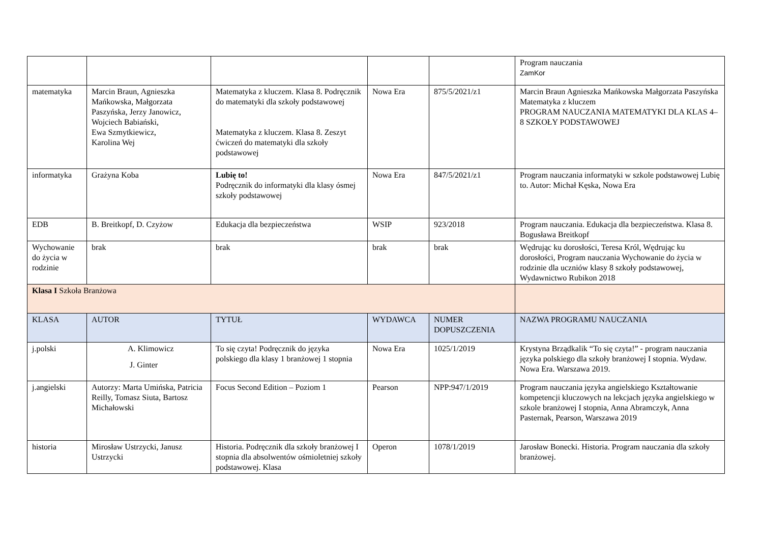| | | | | | Program nauczania ZamKor |
| matematyka | Marcin Braun, Agnieszka Mańkowska, Małgorzata Paszyńska, Jerzy Janowicz, Wojciech Babiański, Ewa Szmytkiewicz, Karolina Wej | Matematyka z kluczem. Klasa 8. Podręcznik do matematyki dla szkoły podstawowej Matematyka z kluczem. Klasa 8. Zeszyt ćwiczeń do matematyki dla szkoły podstawowej | Nowa Era | 875/5/2021/z1 | Marcin Braun Agnieszka Mańkowska Małgorzata Paszyńska Matematyka z kluczem PROGRAM NAUCZANIA MATEMATYKI DLA KLAS 4–8 SZKOŁY PODSTAWOWEJ |
| informatyka | Grażyna Koba | Lubię to! Podręcznik do informatyki dla klasy ósmej szkoły podstawowej | Nowa Era | 847/5/2021/z1 | Program nauczania informatyki w szkole podstawowej Lubię to. Autor: Michał Kęska, Nowa Era |
| EDB | B. Breitkopf, D. Czyżow | Edukacja dla bezpieczeństwa | WSIP | 923/2018 | Program nauczania. Edukacja dla bezpieczeństwa. Klasa 8. Bogusława Breitkopf |
| Wychowanie do życia w rodzinie | brak | brak | brak | brak | Wędrując ku dorosłości, Teresa Król, Wędrując ku dorosłości, Program nauczania Wychowanie do życia w rodzinie dla uczniów klasy 8 szkoły podstawowej, Wydawnictwo Rubikon 2018 |
| Klasa I Szkoła Branżowa | | | | | |
| KLASA | AUTOR | TYTUŁ | WYDAWCA | NUMER DOPUSZCZENIA | NAZWA PROGRAMU NAUCZANIA |
| j.polski | A. Klimowicz J. Ginter | To się czyta! Podręcznik do języka polskiego dla klasy 1 branżowej 1 stopnia | Nowa Era | 1025/1/2019 | Krystyna Brządkalik “To się czyta!” - program nauczania języka polskiego dla szkoły branżowej I stopnia. Wydaw. Nowa Era. Warszawa 2019. |
| j.angielski | Autorzy: Marta Umińska, Patricia Reilly, Tomasz Siuta, Bartosz Michałowski | Focus Second Edition – Poziom 1 | Pearson | NPP:947/1/2019 | Program nauczania języka angielskiego Kształtowanie kompetencji kluczowych na lekcjach języka angielskiego w szkole branżowej I stopnia, Anna Abramczyk, Anna Pasternak, Pearson, Warszawa 2019 |
| historia | Mirosław Ustrzycki, Janusz Ustrzycki | Historia. Podręcznik dla szkoły branżowej I stopnia dla absolwentów ośmioletniej szkoły podstawowej. Klasa | Operon | 1078/1/2019 | Jarosław Bonecki. Historia. Program nauczania dla szkoły branżowej. |